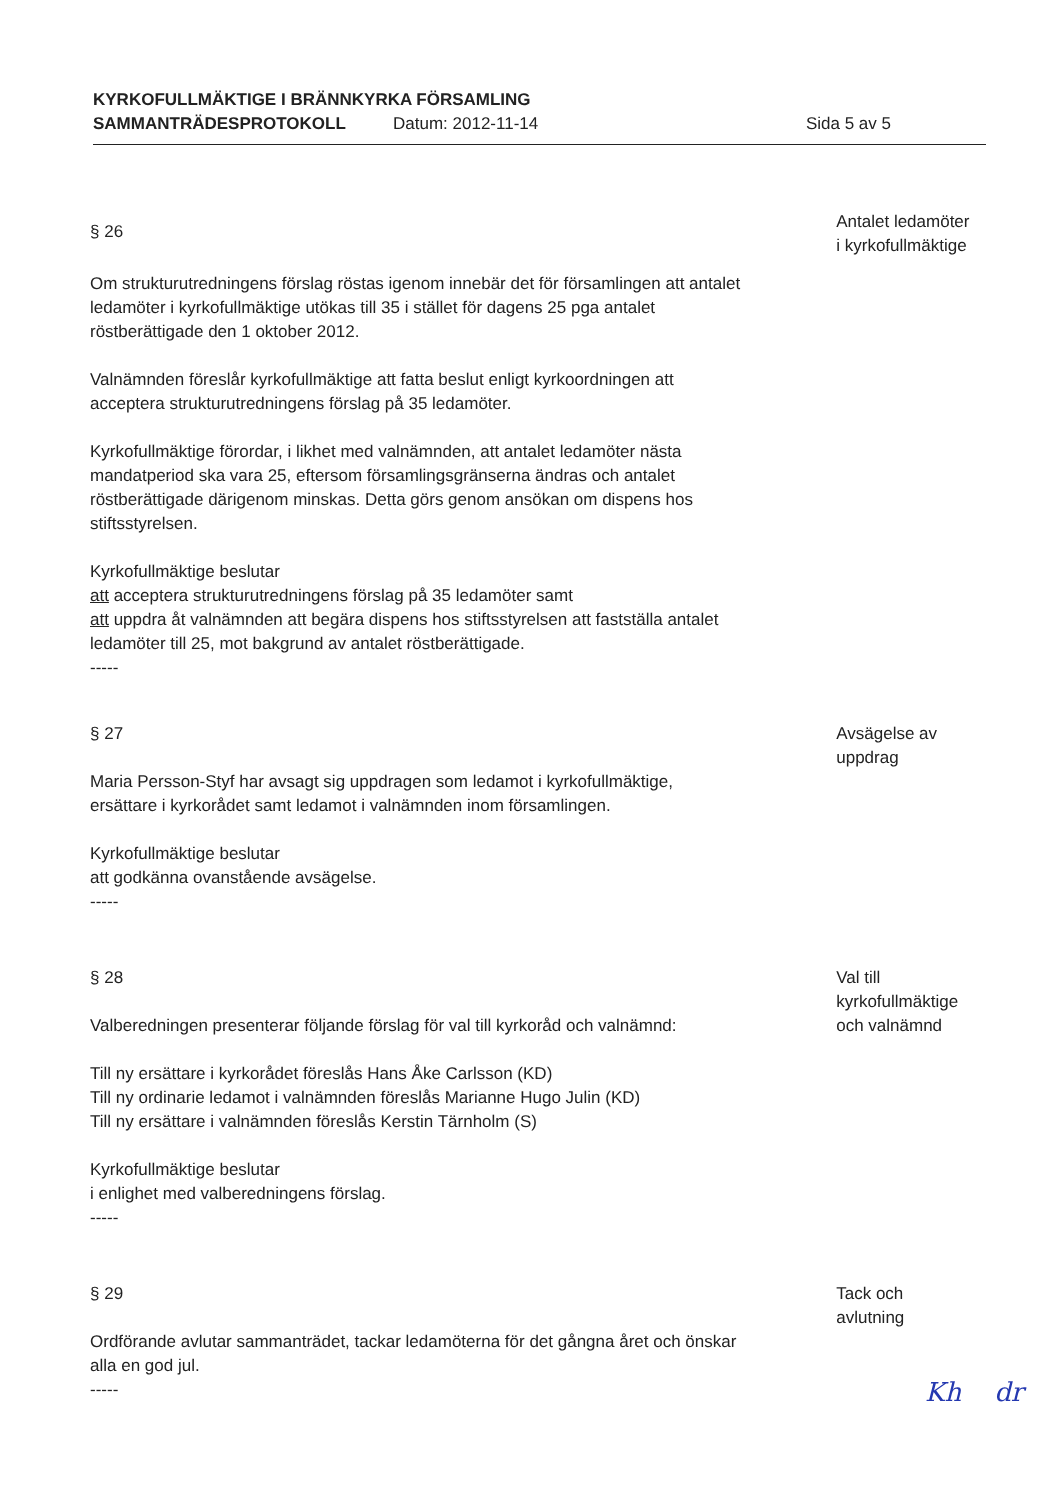KYRKOFULLMÄKTIGE I BRÄNNKYRKA FÖRSAMLING
SAMMANTRÄDESPROTOKOLL Datum: 2012-11-14 Sida 5 av 5
§ 26
Om strukturutredningens förslag röstas igenom innebär det för församlingen att antalet ledamöter i kyrkofullmäktige utökas till 35 i stället för dagens 25 pga antalet röstberättigade den 1 oktober 2012.
Valnämnden föreslår kyrkofullmäktige att fatta beslut enligt kyrkoordningen att acceptera strukturutredningens förslag på 35 ledamöter.
Kyrkofullmäktige förordar, i likhet med valnämnden, att antalet ledamöter nästa mandatperiod ska vara 25, eftersom församlingsgränserna ändras och antalet röstberättigade därigenom minskas. Detta görs genom ansökan om dispens hos stiftsstyrelsen.
Kyrkofullmäktige beslutar
att acceptera strukturutredningens förslag på 35 ledamöter samt
att uppdra åt valnämnden att begära dispens hos stiftsstyrelsen att fastställa antalet ledamöter till 25, mot bakgrund av antalet röstberättigade.
-----
Antalet ledamöter
i kyrkofullmäktige
§ 27
Maria Persson-Styf har avsagt sig uppdragen som ledamot i kyrkofullmäktige, ersättare i kyrkorådet samt ledamot i valnämnden inom församlingen.
Kyrkofullmäktige beslutar
att godkänna ovanstående avsägelse.
-----
Avsägelse av
uppdrag
§ 28
Valberedningen presenterar följande förslag för val till kyrkoråd och valnämnd:
Till ny ersättare i kyrkorådet föreslås Hans Åke Carlsson (KD)
Till ny ordinarie ledamot i valnämnden föreslås Marianne Hugo Julin (KD)
Till ny ersättare i valnämnden föreslås Kerstin Tärnholm (S)
Kyrkofullmäktige beslutar
i enlighet med valberedningens förslag.
-----
Val till
kyrkofullmäktige
och valnämnd
§ 29
Ordförande avlutar sammanträdet, tackar ledamöterna för det gångna året och önskar alla en god jul.
-----
Tack och
avlutning
Kh dr